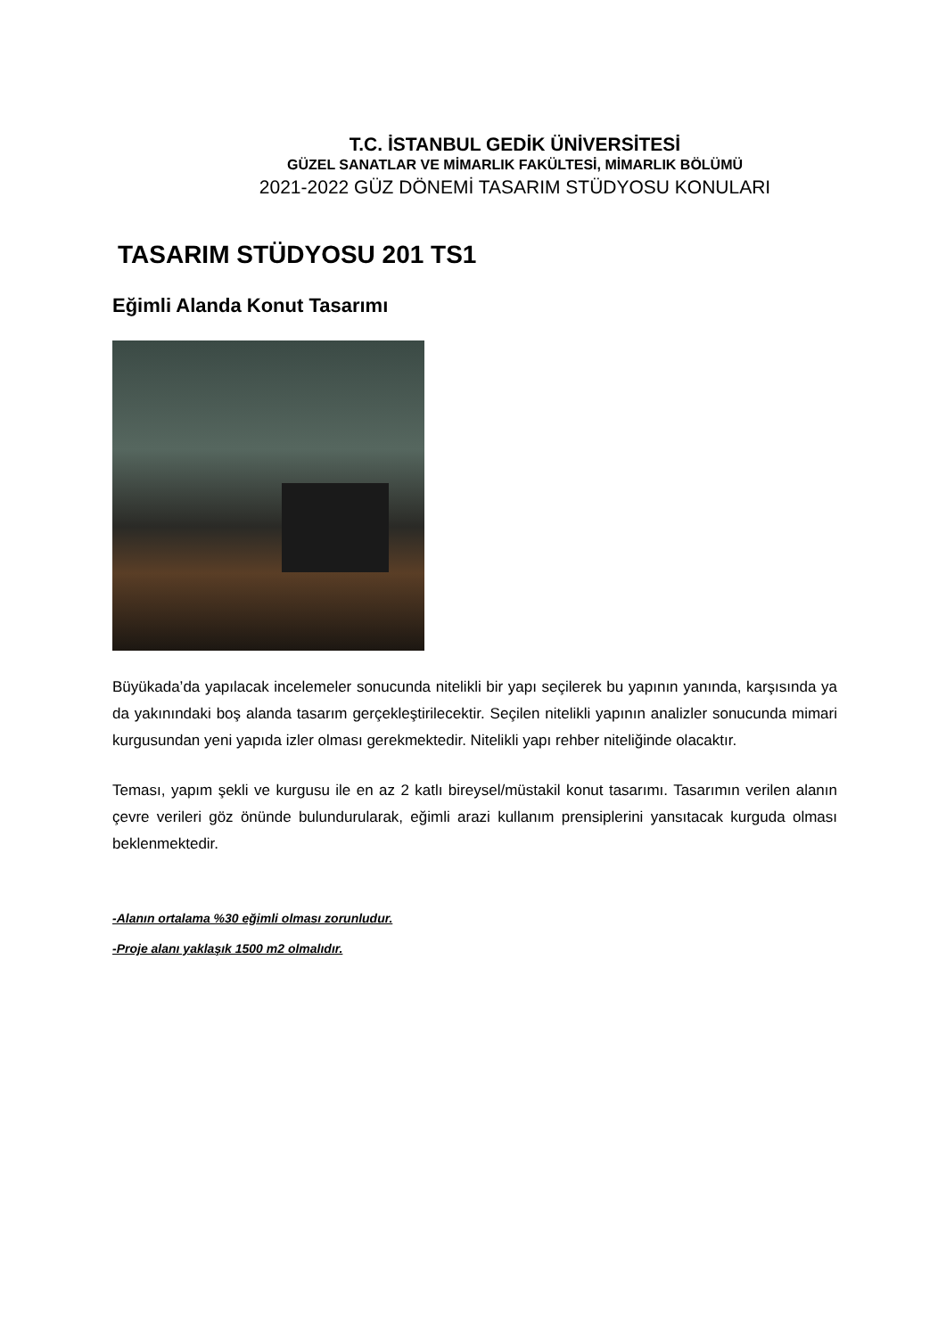T.C. İSTANBUL GEDİK ÜNİVERSİTESİ
GÜZEL SANATLAR VE MİMARLIK FAKÜLTESİ, MİMARLIK BÖLÜMÜ
2021-2022 GÜZ DÖNEMİ TASARIM STÜDYOSU KONULARI
TASARIM STÜDYOSU 201 TS1
Eğimli Alanda Konut Tasarımı
Büyükada’da yapılacak incelemeler sonucunda nitelikli bir yapı seçilerek bu yapının yanında, karşısında ya da yakınındaki boş alanda tasarım gerçekleştirilecektir. Seçilen nitelikli yapının analizler sonucunda mimari kurgusundan yeni yapıda izler olması gerekmektedir. Nitelikli yapı rehber niteliğinde olacaktır.
Teması, yapım şekli ve kurgusu ile en az 2 katlı bireysel/müstakil konut tasarımı. Tasarımın verilen alanın çevre verileri göz önünde bulundurularak, eğimli arazi kullanım prensiplerini yansıtacak kurguda olması beklenmektedir.
-Alanın ortalama %30 eğimli olması zorunludur.
-Proje alanı yaklaşık 1500 m2 olmalıdır.